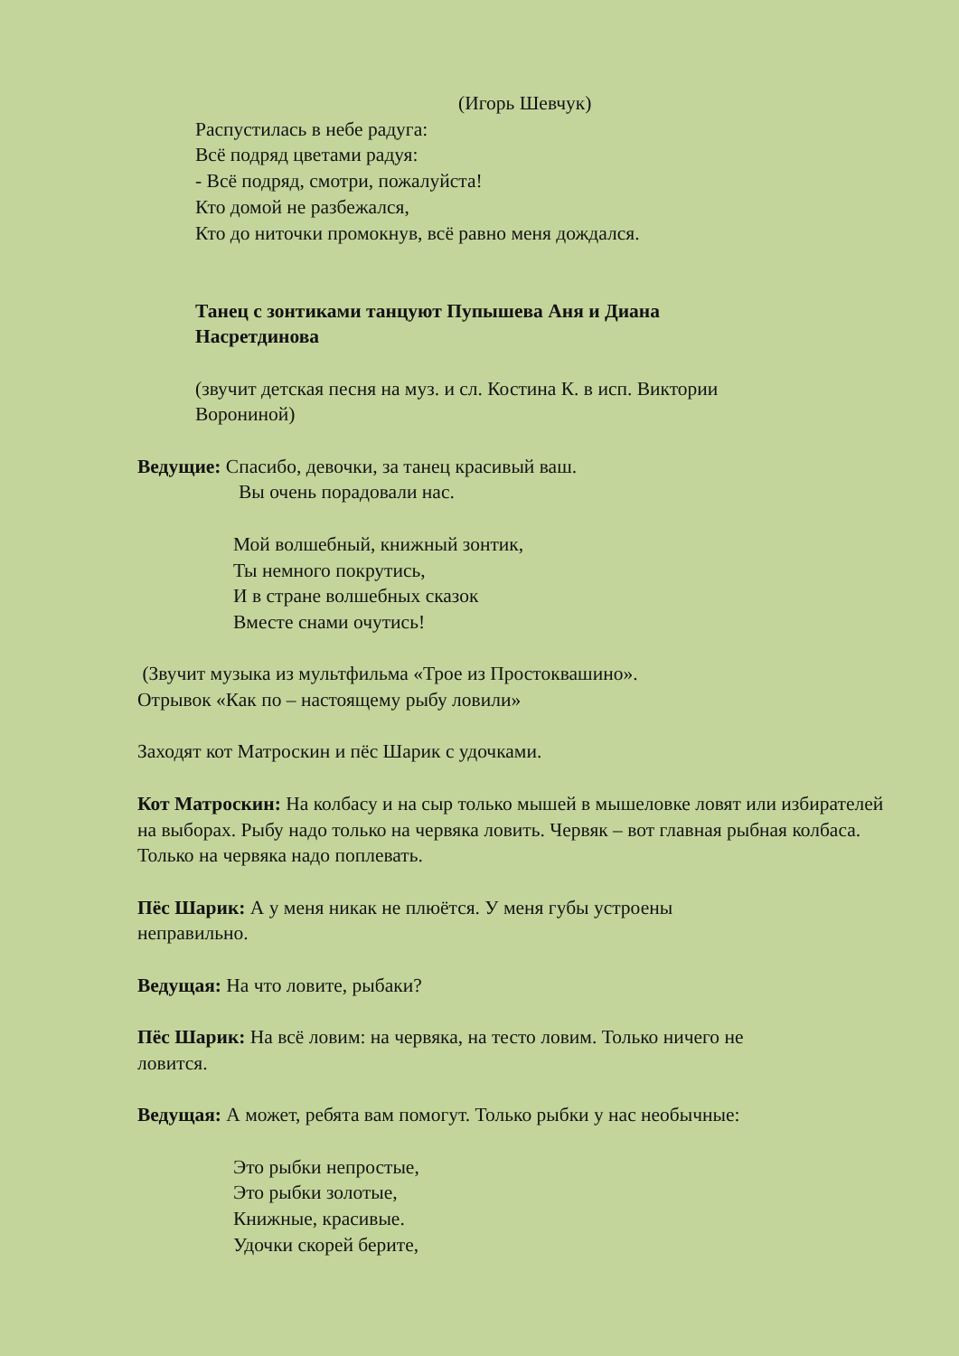(Игорь Шевчук)
Распустилась в небе радуга:
Всё подряд цветами радуя:
- Всё подряд, смотри, пожалуйста!
Кто домой не разбежался,
Кто до ниточки промокнув, всё равно меня дождался.
Танец с зонтиками танцуют Пупышева Аня и Диана
Насретдинова
(звучит детская песня на муз. и сл. Костина К. в исп. Виктории
Ворониной)
Ведущие: Спасибо, девочки, за танец красивый ваш.
Вы очень порадовали нас.
Мой волшебный, книжный зонтик,
Ты немного покрутись,
И в стране волшебных сказок
Вместе снами очутись!
(Звучит музыка из мультфильма «Трое из Простоквашино».
Отрывок «Как по – настоящему рыбу ловили»
Заходят кот Матроскин и пёс Шарик с удочками.
Кот Матроскин: На колбасу и на сыр только мышей в мышеловке ловят или избирателей на выборах. Рыбу надо только на червяка ловить. Червяк – вот главная рыбная колбаса. Только на червяка надо поплевать.
Пёс Шарик: А у меня никак не плюётся. У меня губы устроены
неправильно.
Ведущая: На что ловите, рыбаки?
Пёс Шарик: На всё ловим: на червяка, на тесто ловим. Только ничего не
ловится.
Ведущая: А может, ребята вам помогут. Только рыбки у нас необычные:
Это рыбки непростые,
Это рыбки золотые,
Книжные, красивые.
Удочки скорей берите,